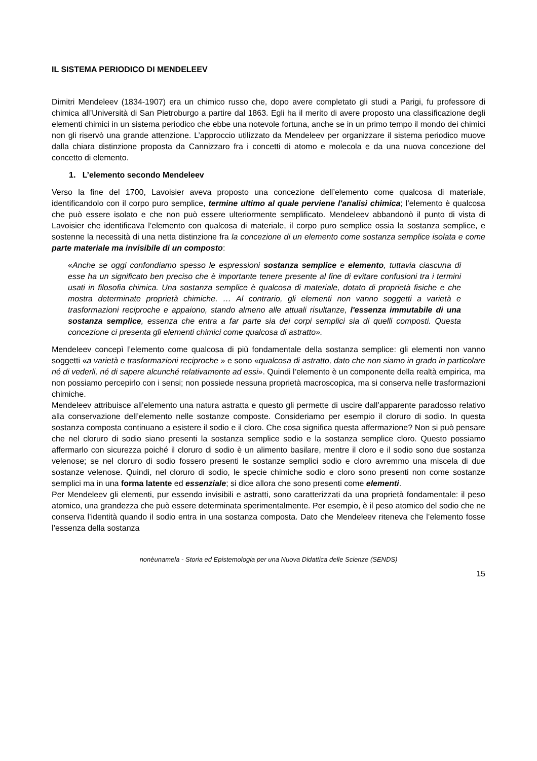IL SISTEMA PERIODICO DI MENDELEEV
Dimitri Mendeleev (1834-1907) era un chimico russo che, dopo avere completato gli studi a Parigi, fu professore di chimica all’Università di San Pietroburgo a partire dal 1863. Egli ha il merito di avere proposto una classificazione degli elementi chimici in un sistema periodico che ebbe una notevole fortuna, anche se in un primo tempo il mondo dei chimici non gli riservò una grande attenzione. L’approccio utilizzato da Mendeleev per organizzare il sistema periodico muove dalla chiara distinzione proposta da Cannizzaro fra i concetti di atomo e molecola e da una nuova concezione del concetto di elemento.
1. L’elemento secondo Mendeleev
Verso la fine del 1700, Lavoisier aveva proposto una concezione dell’elemento come qualcosa di materiale, identificandolo con il corpo puro semplice, termine ultimo al quale perviene l'analisi chimica; l’elemento è qualcosa che può essere isolato e che non può essere ulteriormente semplificato. Mendeleev abbandonò il punto di vista di Lavoisier che identificava l’elemento con qualcosa di materiale, il corpo puro semplice ossia la sostanza semplice, e sostenne la necessità di una netta distinzione fra la concezione di un elemento come sostanza semplice isolata e come parte materiale ma invisibile di un composto:
«Anche se oggi confondiamo spesso le espressioni sostanza semplice e elemento, tuttavia ciascuna di esse ha un significato ben preciso che è importante tenere presente al fine di evitare confusioni tra i termini usati in filosofia chimica. Una sostanza semplice è qualcosa di materiale, dotato di proprietà fisiche e che mostra determinate proprietà chimiche. … Al contrario, gli elementi non vanno soggetti a varietà e trasformazioni reciproche e appaiono, stando almeno alle attuali risultanze, l'essenza immutabile di una sostanza semplice, essenza che entra a far parte sia dei corpi semplici sia di quelli composti. Questa concezione ci presenta gli elementi chimici come qualcosa di astratto».
Mendeleev concepì l’elemento come qualcosa di più fondamentale della sostanza semplice: gli elementi non vanno soggetti «a varietà e trasformazioni reciproche » e sono «qualcosa di astratto, dato che non siamo in grado in particolare né di vederli, né di sapere alcunché relativamente ad essi». Quindi l’elemento è un componente della realtà empirica, ma non possiamo percepirlo con i sensi; non possiede nessuna proprietà macroscopica, ma si conserva nelle trasformazioni chimiche.
Mendeleev attribuisce all’elemento una natura astratta e questo gli permette di uscire dall’apparente paradosso relativo alla conservazione dell’elemento nelle sostanze composte. Consideriamo per esempio il cloruro di sodio. In questa sostanza composta continuano a esistere il sodio e il cloro. Che cosa significa questa affermazione? Non si può pensare che nel cloruro di sodio siano presenti la sostanza semplice sodio e la sostanza semplice cloro. Questo possiamo affermarlo con sicurezza poiché il cloruro di sodio è un alimento basilare, mentre il cloro e il sodio sono due sostanza velenose; se nel cloruro di sodio fossero presenti le sostanze semplici sodio e cloro avremmo una miscela di due sostanze velenose. Quindi, nel cloruro di sodio, le specie chimiche sodio e cloro sono presenti non come sostanze semplici ma in una forma latente ed essenziale; si dice allora che sono presenti come elementi.
Per Mendeleev gli elementi, pur essendo invisibili e astratti, sono caratterizzati da una proprietà fondamentale: il peso atomico, una grandezza che può essere determinata sperimentalmente. Per esempio, è il peso atomico del sodio che ne conserva l’identità quando il sodio entra in una sostanza composta. Dato che Mendeleev riteneva che l’elemento fosse l’essenza della sostanza
nonèunamela - Storia ed Epistemologia per una Nuova Didattica delle Scienze (SENDS)
15